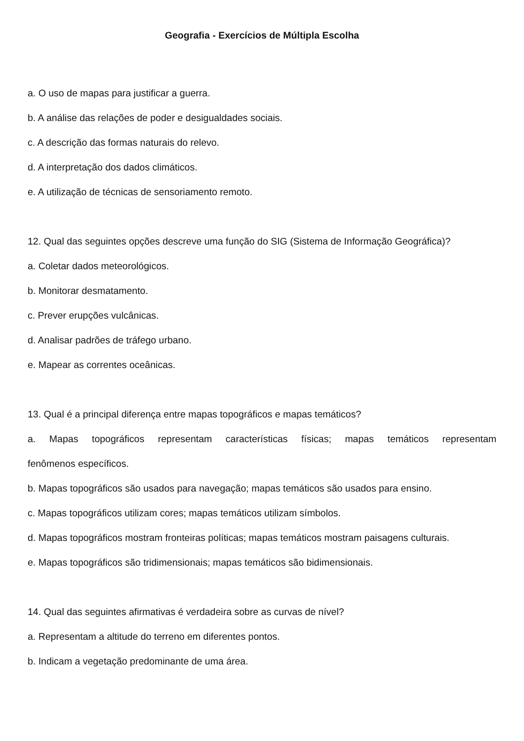Geografia - Exercícios de Múltipla Escolha
a. O uso de mapas para justificar a guerra.
b. A análise das relações de poder e desigualdades sociais.
c. A descrição das formas naturais do relevo.
d. A interpretação dos dados climáticos.
e. A utilização de técnicas de sensoriamento remoto.
12. Qual das seguintes opções descreve uma função do SIG (Sistema de Informação Geográfica)?
a. Coletar dados meteorológicos.
b. Monitorar desmatamento.
c. Prever erupções vulcânicas.
d. Analisar padrões de tráfego urbano.
e. Mapear as correntes oceânicas.
13. Qual é a principal diferença entre mapas topográficos e mapas temáticos?
a. Mapas topográficos representam características físicas; mapas temáticos representam
fenômenos específicos.
b. Mapas topográficos são usados para navegação; mapas temáticos são usados para ensino.
c. Mapas topográficos utilizam cores; mapas temáticos utilizam símbolos.
d. Mapas topográficos mostram fronteiras políticas; mapas temáticos mostram paisagens culturais.
e. Mapas topográficos são tridimensionais; mapas temáticos são bidimensionais.
14. Qual das seguintes afirmativas é verdadeira sobre as curvas de nível?
a. Representam a altitude do terreno em diferentes pontos.
b. Indicam a vegetação predominante de uma área.